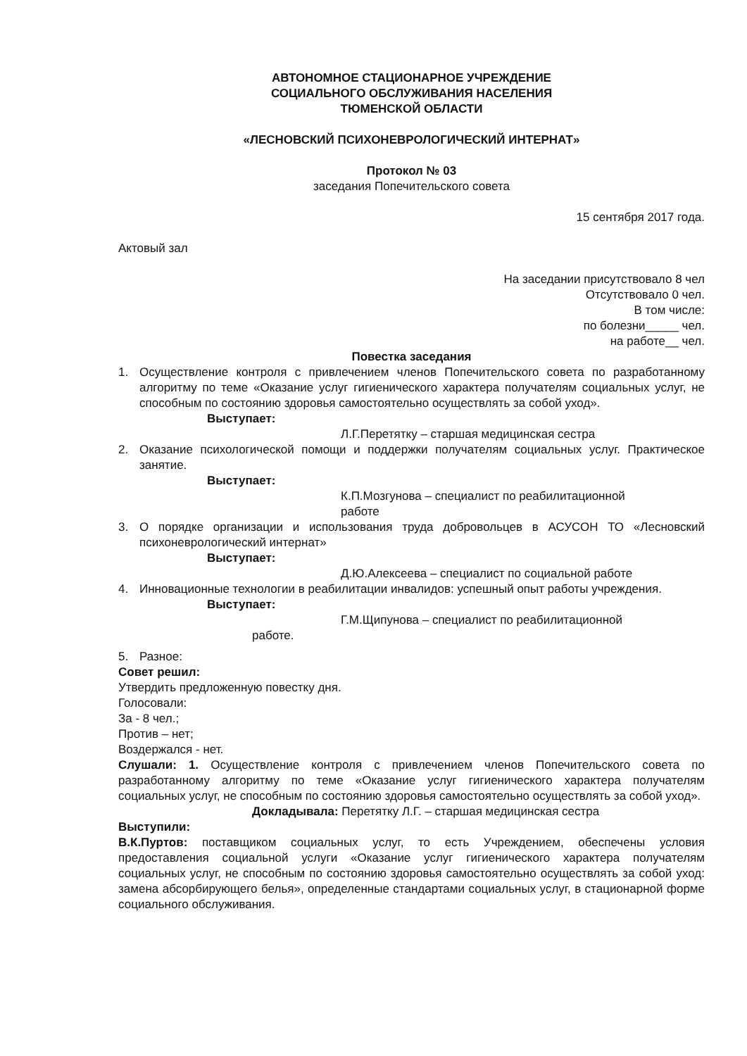АВТОНОМНОЕ СТАЦИОНАРНОЕ УЧРЕЖДЕНИЕ
СОЦИАЛЬНОГО ОБСЛУЖИВАНИЯ НАСЕЛЕНИЯ
ТЮМЕНСКОЙ ОБЛАСТИ
«ЛЕСНОВСКИЙ ПСИХОНЕВРОЛОГИЧЕСКИЙ ИНТЕРНАТ»
Протокол № 03
заседания Попечительского совета
15 сентября 2017 года.
Актовый зал
На заседании присутствовало 8 чел
Отсутствовало 0 чел.
В том числе:
по болезни_____ чел.
на работе__ чел.
Повестка заседания
1. Осуществление контроля с привлечением членов Попечительского совета по разработанному алгоритму по теме «Оказание услуг гигиенического характера получателям социальных услуг, не способным по состоянию здоровья самостоятельно осуществлять за собой уход».
Выступает:
Л.Г.Перетятку – старшая медицинская сестра
2. Оказание психологической помощи и поддержки получателям социальных услуг. Практическое занятие.
Выступает:
К.П.Мозгунова – специалист по реабилитационной
работе
3. О порядке организации и использования труда добровольцев в АСУСОН ТО «Лесновский психоневрологический интернат»
Выступает:
Д.Ю.Алексеева – специалист по социальной работе
4. Инновационные технологии в реабилитации инвалидов: успешный опыт работы учреждения.
Выступает:
Г.М.Щипунова – специалист по реабилитационной
работе.
5. Разное:
Совет решил:
Утвердить предложенную повестку дня.
Голосовали:
За - 8 чел.;
Против – нет;
Воздержался - нет.
Слушали: 1. Осуществление контроля с привлечением членов Попечительского совета по разработанному алгоритму по теме «Оказание услуг гигиенического характера получателям социальных услуг, не способным по состоянию здоровья самостоятельно осуществлять за собой уход».
Докладывала: Перетятку Л.Г. – старшая медицинская сестра
Выступили:
В.К.Пуртов: поставщиком социальных услуг, то есть Учреждением, обеспечены условия предоставления социальной услуги «Оказание услуг гигиенического характера получателям социальных услуг, не способным по состоянию здоровья самостоятельно осуществлять за собой уход: замена абсорбирующего белья», определенные стандартами социальных услуг, в стационарной форме социального обслуживания.